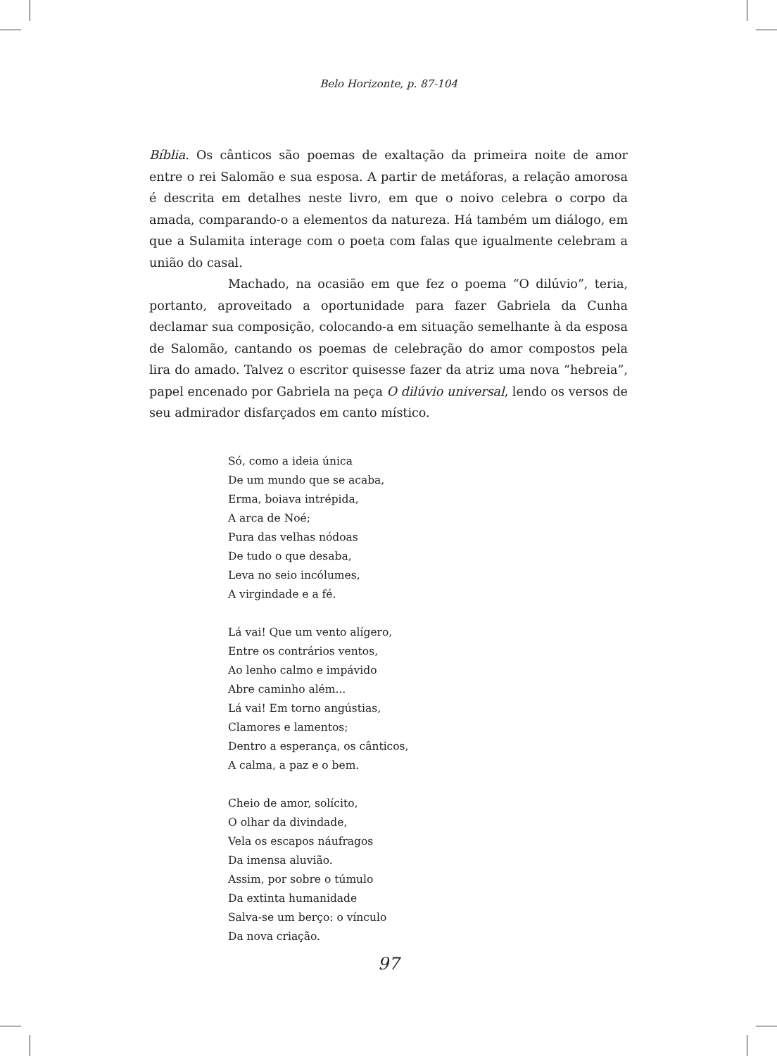Belo Horizonte, p. 87-104
Bíblia. Os cânticos são poemas de exaltação da primeira noite de amor entre o rei Salomão e sua esposa. A partir de metáforas, a relação amorosa é descrita em detalhes neste livro, em que o noivo celebra o corpo da amada, comparando-o a elementos da natureza. Há também um diálogo, em que a Sulamita interage com o poeta com falas que igualmente celebram a união do casal.
Machado, na ocasião em que fez o poema “O dilúvio”, teria, portanto, aproveitado a oportunidade para fazer Gabriela da Cunha declamar sua composição, colocando-a em situação semelhante à da esposa de Salomão, cantando os poemas de celebração do amor compostos pela lira do amado. Talvez o escritor quisesse fazer da atriz uma nova “hebreia”, papel encenado por Gabriela na peça O dilúvio universal, lendo os versos de seu admirador disfarçados em canto místico.
Só, como a ideia única
De um mundo que se acaba,
Erma, boiava intrépida,
A arca de Noé;
Pura das velhas nódoas
De tudo o que desaba,
Leva no seio incólumes,
A virgindade e a fé.
Lá vai! Que um vento alígero,
Entre os contrários ventos,
Ao lenho calmo e impávido
Abre caminho além...
Lá vai! Em torno angústias,
Clamores e lamentos;
Dentro a esperança, os cânticos,
A calma, a paz e o bem.
Cheio de amor, solícito,
O olhar da divindade,
Vela os escapos náufragos
Da imensa aluvião.
Assim, por sobre o túmulo
Da extinta humanidade
Salva-se um berço: o vínculo
Da nova criação.
97